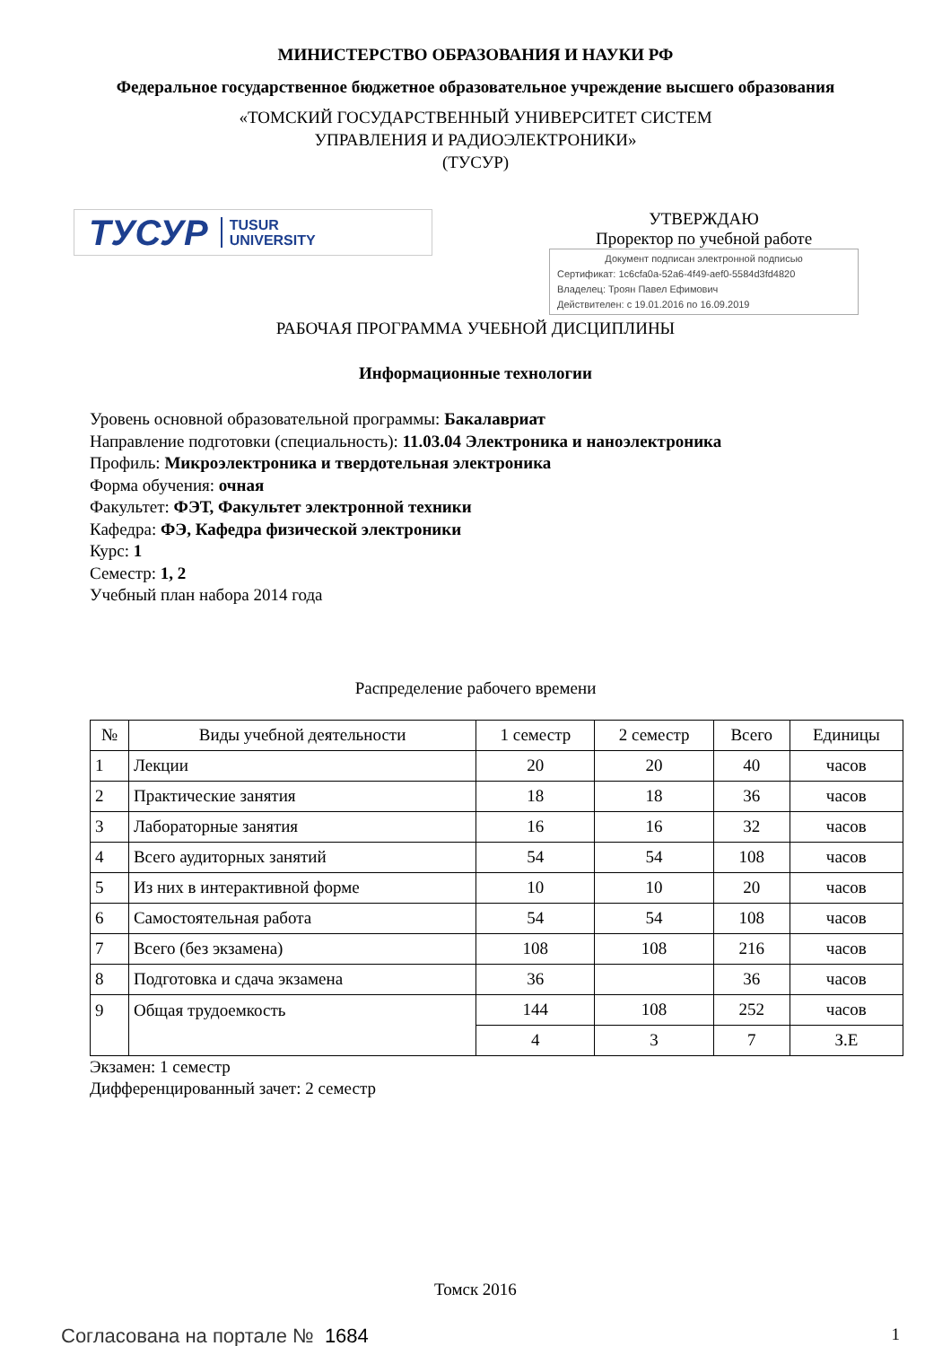МИНИСТЕРСТВО ОБРАЗОВАНИЯ И НАУКИ РФ
Федеральное государственное бюджетное образовательное учреждение высшего образования
«ТОМСКИЙ ГОСУДАРСТВЕННЫЙ УНИВЕРСИТЕТ СИСТЕМ
УПРАВЛЕНИЯ И РАДИОЭЛЕКТРОНИКИ»
(ТУСУР)
ТУСУР TUSUR
UNIVERSITY
УТВЕРЖДАЮ
Проректор по учебной работе
Документ подписан электронной подписью
Сертификат: 1c6cfa0a-52a6-4f49-aef0-5584d3fd4820
Владелец: Троян Павел Ефимович
Действителен: с 19.01.2016 по 16.09.2019
РАБОЧАЯ ПРОГРАММА УЧЕБНОЙ ДИСЦИПЛИНЫ
Информационные технологии
Уровень основной образовательной программы: Бакалавриат
Направление подготовки (специальность): 11.03.04 Электроника и наноэлектроника
Профиль: Микроэлектроника и твердотельная электроника
Форма обучения: очная
Факультет: ФЭТ, Факультет электронной техники
Кафедра: ФЭ, Кафедра физической электроники
Курс: 1
Семестр: 1, 2
Учебный план набора 2014 года
Распределение рабочего времени
| № | Виды учебной деятельности | 1 семестр | 2 семестр | Всего | Единицы |
| --- | --- | --- | --- | --- | --- |
| 1 | Лекции | 20 | 20 | 40 | часов |
| 2 | Практические занятия | 18 | 18 | 36 | часов |
| 3 | Лабораторные занятия | 16 | 16 | 32 | часов |
| 4 | Всего аудиторных занятий | 54 | 54 | 108 | часов |
| 5 | Из них в интерактивной форме | 10 | 10 | 20 | часов |
| 6 | Самостоятельная работа | 54 | 54 | 108 | часов |
| 7 | Всего (без экзамена) | 108 | 108 | 216 | часов |
| 8 | Подготовка и сдача экзамена | 36 | | 36 | часов |
| 9 | Общая трудоемкость | 144 | 108 | 252 | часов |
| | | 4 | 3 | 7 | З.Е |
Экзамен: 1 семестр
Дифференцированный зачет: 2 семестр
Томск 2016
Согласована на портале № 1684 1